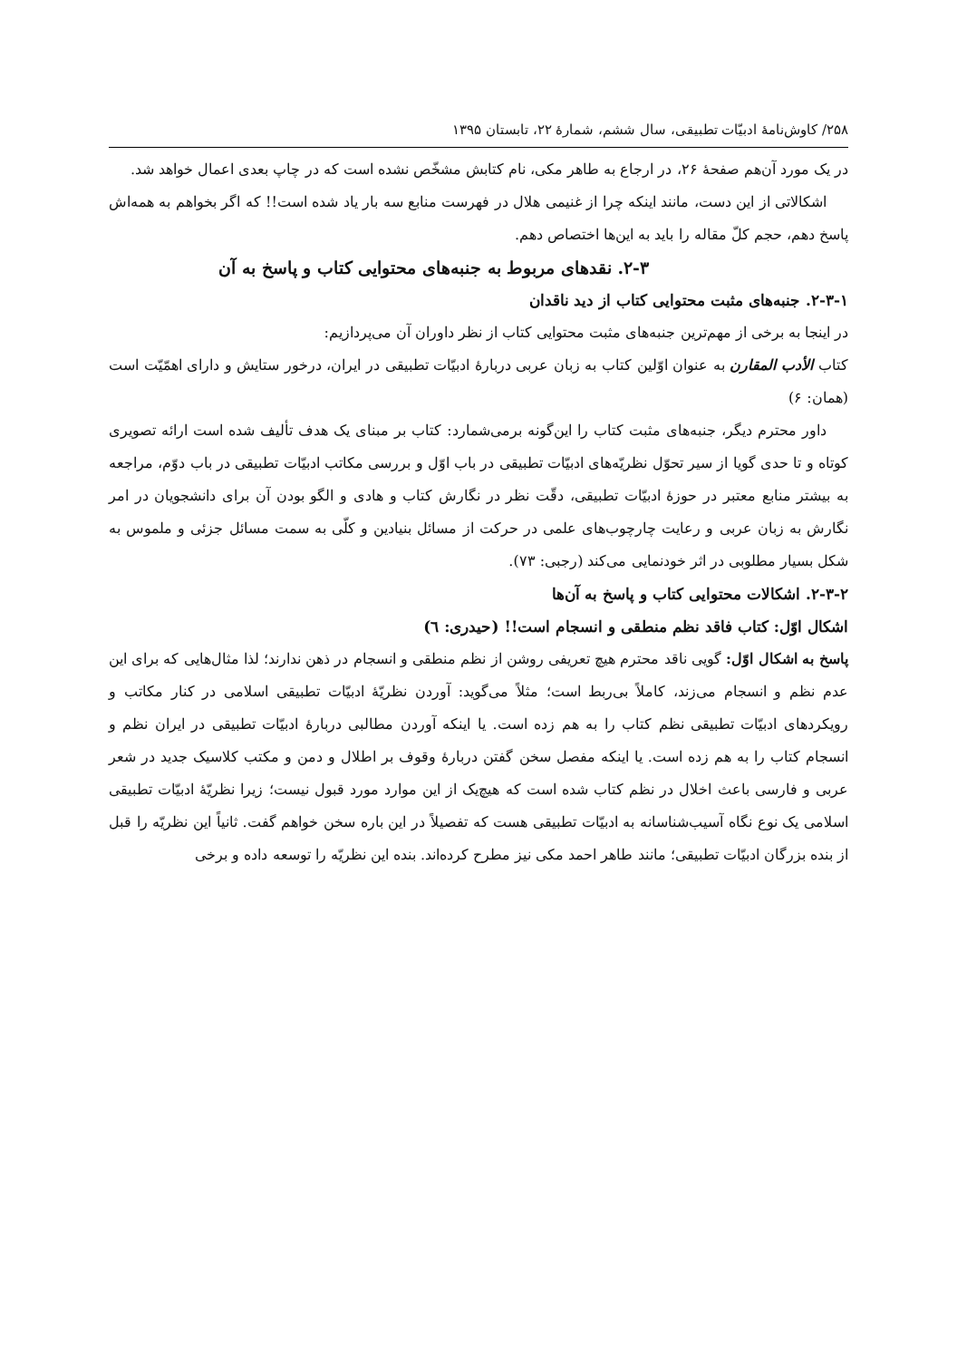۲۵۸/ کاوش‌نامهٔ ادبیّات تطبیقی، سال ششم، شمارهٔ ۲۲، تابستان ۱۳۹۵
در یک مورد آن‌هم صفحهٔ ۲۶، در ارجاع به طاهر مکی، نام کتابش مشخّص نشده است که در چاپ بعدی اعمال خواهد شد.
اشکالاتی از این دست، مانند اینکه چرا از غنیمی هلال در فهرست منابع سه بار یاد شده است!! که اگر بخواهم به همه‌اش پاسخ دهم، حجم کلّ مقاله را باید به این‌ها اختصاص دهم.
۲-۳. نقدهای مربوط به جنبه‌های محتوایی کتاب و پاسخ به آن
۲-۳-۱. جنبه‌های مثبت محتوایی کتاب از دید ناقدان
در اینجا به برخی از مهم‌ترین جنبه‌های مثبت محتوایی کتاب از نظر داوران آن می‌پردازیم:
کتاب الأدب المقارن به عنوان اوّلین کتاب به زبان عربی دربارهٔ ادبیّات تطبیقی در ایران، درخور ستایش و دارای اهمّیّت است (همان: ۶)
داور محترم دیگر، جنبه‌های مثبت کتاب را این‌گونه برمی‌شمارد: کتاب بر مبنای یک هدف تألیف شده است ارائه تصویری کوتاه و تا حدی گویا از سیر تحوّل نظریّه‌های ادبیّات تطبیقی در باب اوّل و بررسی مکاتب ادبیّات تطبیقی در باب دوّم، مراجعه به بیشتر منابع معتبر در حوزهٔ ادبیّات تطبیقی، دقّت نظر در نگارش کتاب و هادی و الگو بودن آن برای دانشجویان در امر نگارش به زبان عربی و رعایت چارچوب‌های علمی در حرکت از مسائل بنیادین و کلّی به سمت مسائل جزئی و ملموس به شکل بسیار مطلوبی در اثر خودنمایی می‌کند (رجبی: ۷۳).
۲-۳-۲. اشکالات محتوایی کتاب و پاسخ به آن‌ها
اشکال اوّل: کتاب فاقد نظم منطقی و انسجام است!! (حیدری: ٦)
پاسخ به اشکال اوّل: گویی ناقد محترم هیچ تعریفی روشن از نظم منطقی و انسجام در ذهن ندارند؛ لذا مثال‌هایی که برای این عدم نظم و انسجام می‌زند، کاملاً بی‌ربط است؛ مثلاً می‌گوید: آوردن نظریّهٔ ادبیّات تطبیقی اسلامی در کنار مکاتب و رویکردهای ادبیّات تطبیقی نظم کتاب را به هم زده است. یا اینکه آوردن مطالبی دربارهٔ ادبیّات تطبیقی در ایران نظم و انسجام کتاب را به هم زده است. یا اینکه مفصل سخن گفتن دربارهٔ وقوف بر اطلال و دمن و مکتب کلاسیک جدید در شعر عربی و فارسی باعث اخلال در نظم کتاب شده است که هیچ‌یک از این موارد مورد قبول نیست؛ زیرا نظریّهٔ ادبیّات تطبیقی اسلامی یک نوع نگاه آسیب‌شناسانه به ادبیّات تطبیقی هست که تفصیلاً در این باره سخن خواهم گفت. ثانیاً این نظریّه را قبل از بنده بزرگان ادبیّات تطبیقی؛ مانند طاهر احمد مکی نیز مطرح کرده‌اند. بنده این نظریّه را توسعه داده و برخی